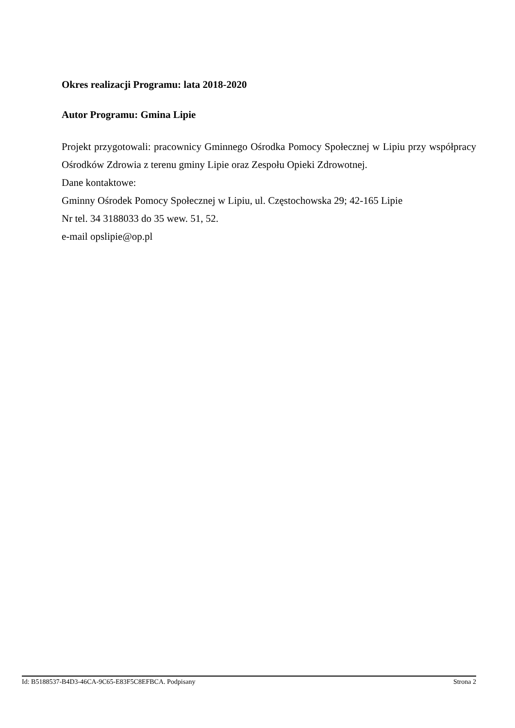Okres realizacji Programu: lata 2018-2020
Autor Programu: Gmina Lipie
Projekt przygotowali: pracownicy Gminnego Ośrodka Pomocy Społecznej w Lipiu przy współpracy Ośrodków Zdrowia z terenu gminy Lipie oraz Zespołu Opieki Zdrowotnej.
Dane kontaktowe:
Gminny Ośrodek Pomocy Społecznej w Lipiu, ul. Częstochowska 29; 42-165 Lipie
Nr tel. 34 3188033 do 35 wew. 51, 52.
e-mail opslipie@op.pl
Id: B5188537-B4D3-46CA-9C65-E83F5C8EFBCA. Podpisany Strona 2